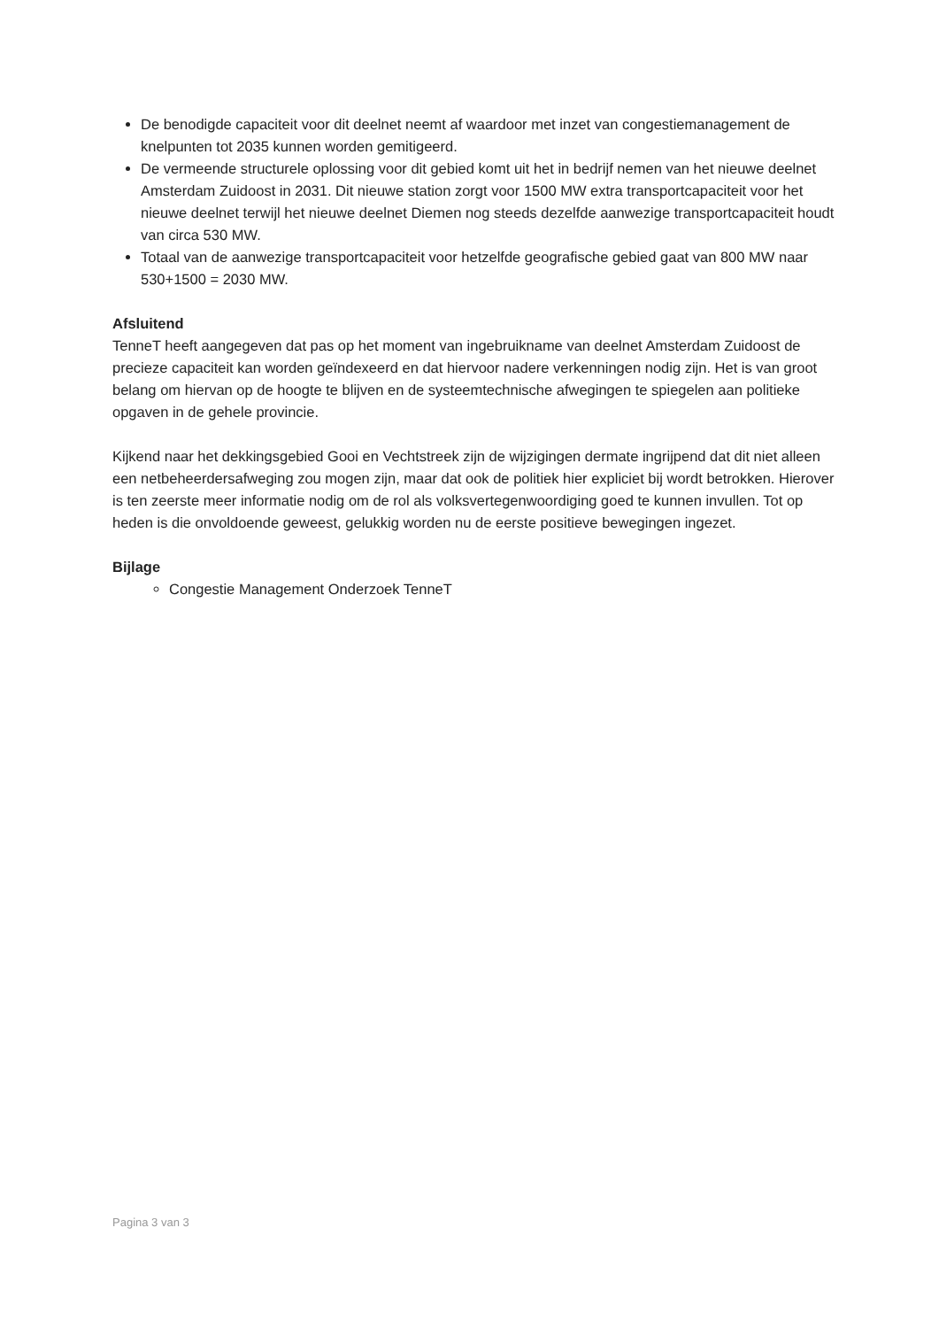De benodigde capaciteit voor dit deelnet neemt af waardoor met inzet van congestiemanagement de knelpunten tot 2035 kunnen worden gemitigeerd.
De vermeende structurele oplossing voor dit gebied komt uit het in bedrijf nemen van het nieuwe deelnet Amsterdam Zuidoost in 2031. Dit nieuwe station zorgt voor 1500 MW extra transportcapaciteit voor het nieuwe deelnet terwijl het nieuwe deelnet Diemen nog steeds dezelfde aanwezige transportcapaciteit houdt van circa 530 MW.
Totaal van de aanwezige transportcapaciteit voor hetzelfde geografische gebied gaat van 800 MW naar 530+1500 = 2030 MW.
Afsluitend
TenneT heeft aangegeven dat pas op het moment van ingebruikname van deelnet Amsterdam Zuidoost de precieze capaciteit kan worden geïndexeerd en dat hiervoor nadere verkenningen nodig zijn. Het is van groot belang om hiervan op de hoogte te blijven en de systeemtechnische afwegingen te spiegelen aan politieke opgaven in de gehele provincie.
Kijkend naar het dekkingsgebied Gooi en Vechtstreek zijn de wijzigingen dermate ingrijpend dat dit niet alleen een netbeheerdersafweging zou mogen zijn, maar dat ook de politiek hier expliciet bij wordt betrokken. Hierover is ten zeerste meer informatie nodig om de rol als volksvertegenwoordiging goed te kunnen invullen. Tot op heden is die onvoldoende geweest, gelukkig worden nu de eerste positieve bewegingen ingezet.
Bijlage
Congestie Management Onderzoek TenneT
Pagina 3 van 3